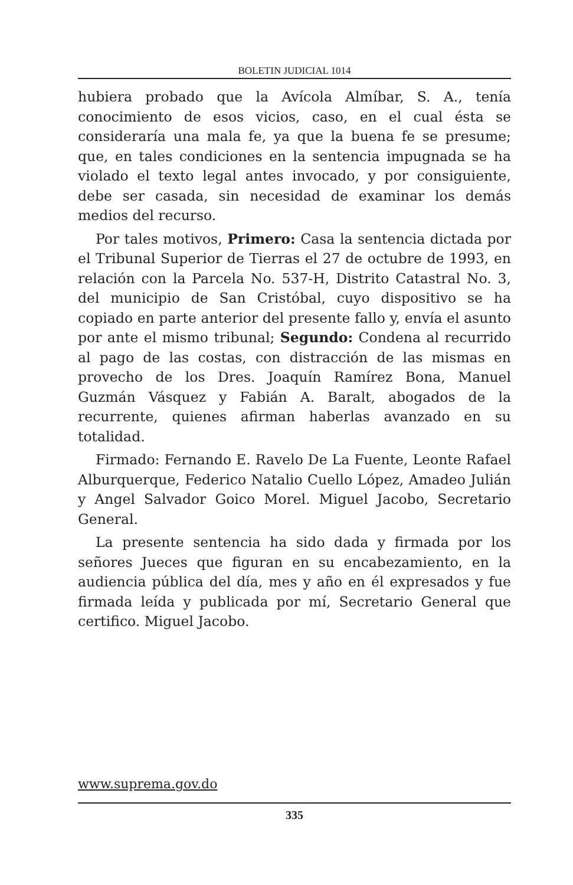BOLETIN JUDICIAL 1014
hubiera probado que la Avícola Almíbar, S. A., tenía conocimiento de esos vicios, caso, en el cual ésta se consideraría una mala fe, ya que la buena fe se presume; que, en tales condiciones en la sentencia impugnada se ha violado el texto legal antes invocado, y por consiguiente, debe ser casada, sin necesidad de examinar los demás medios del recurso.
Por tales motivos, Primero: Casa la sentencia dictada por el Tribunal Superior de Tierras el 27 de octubre de 1993, en relación con la Parcela No. 537-H, Distrito Catastral No. 3, del municipio de San Cristóbal, cuyo dispositivo se ha copiado en parte anterior del presente fallo y, envía el asunto por ante el mismo tribunal; Segundo: Condena al recurrido al pago de las costas, con distracción de las mismas en provecho de los Dres. Joaquín Ramírez Bona, Manuel Guzmán Vásquez y Fabián A. Baralt, abogados de la recurrente, quienes afirman haberlas avanzado en su totalidad.
Firmado: Fernando E. Ravelo De La Fuente, Leonte Rafael Alburquerque, Federico Natalio Cuello López, Amadeo Julián y Angel Salvador Goico Morel. Miguel Jacobo, Secretario General.
La presente sentencia ha sido dada y firmada por los señores Jueces que figuran en su encabezamiento, en la audiencia pública del día, mes y año en él expresados y fue firmada leída y publicada por mí, Secretario General que certifico. Miguel Jacobo.
www.suprema.gov.do
335